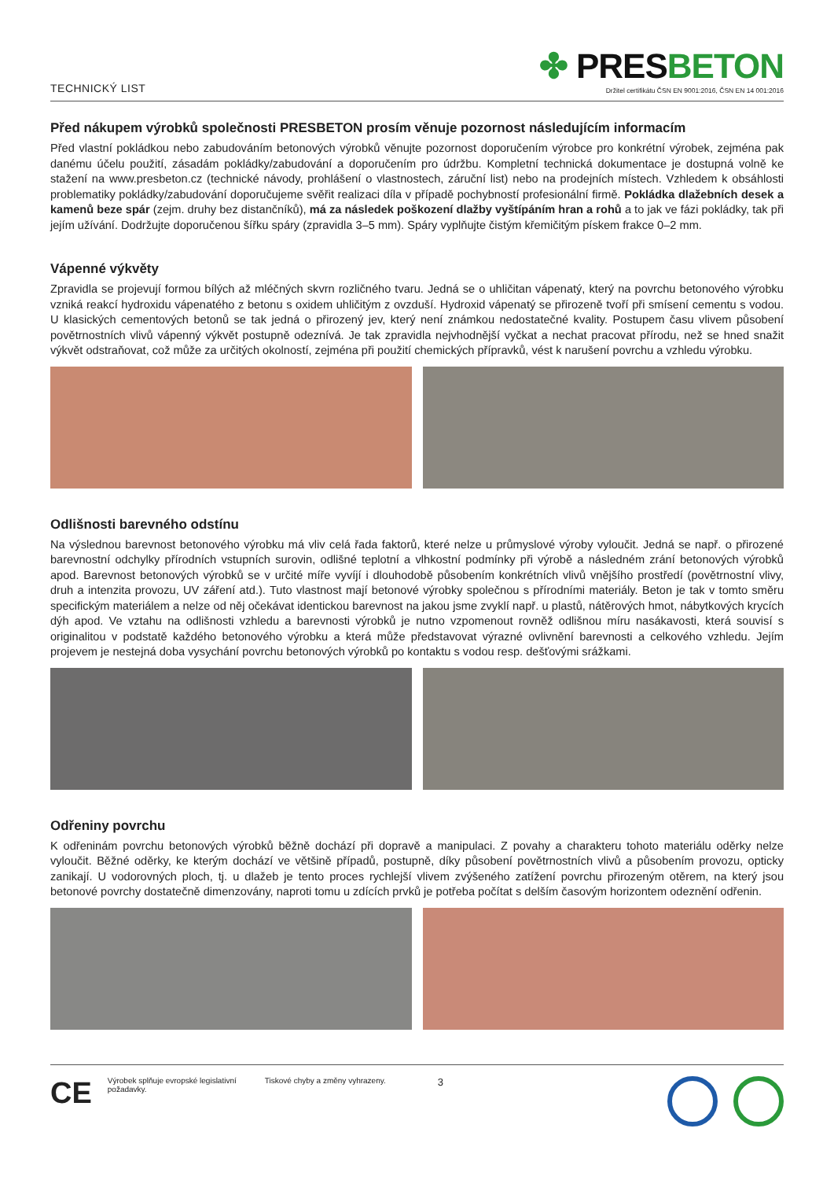TECHNICKÝ LIST
✤ PRESBETON
Držitel certifikátu ČSN EN 9001:2016, ČSN EN 14 001:2016
Před nákupem výrobků společnosti PRESBETON prosím věnuje pozornost následujícím informacím
Před vlastní pokládkou nebo zabudováním betonových výrobků věnujte pozornost doporučením výrobce pro konkrétní výrobek, zejména pak danému účelu použití, zásadám pokládky/zabudování a doporučením pro údržbu. Kompletní technická dokumentace je dostupná volně ke stažení na www.presbeton.cz (technické návody, prohlášení o vlastnostech, záruční list) nebo na prodejních místech. Vzhledem k obsáhlosti problematiky pokládky/zabudování doporučujeme svěřit realizaci díla v případě pochybností profesionální firmě. Pokládka dlažebních desek a kamenů beze spár (zejm. druhy bez distančníků), má za následek poškození dlažby vyštípáním hran a rohů a to jak ve fázi pokládky, tak při jejím užívání. Dodržujte doporučenou šířku spáry (zpravidla 3–5 mm). Spáry vyplňujte čistým křemičitým pískem frakce 0–2 mm.
Vápenné výkvěty
Zpravidla se projevují formou bílých až mléčných skvrn rozličného tvaru. Jedná se o uhličitan vápenatý, který na povrchu betonového výrobku vzniká reakcí hydroxidu vápenatého z betonu s oxidem uhličitým z ovzduší. Hydroxid vápenatý se přirozeně tvoří při smísení cementu s vodou. U klasických cementových betonů se tak jedná o přirozený jev, který není známkou nedostatečné kvality. Postupem času vlivem působení povětrnostních vlivů vápenný výkvět postupně odeznívá. Je tak zpravidla nejvhodnější vyčkat a nechat pracovat přírodu, než se hned snažit výkvět odstraňovat, což může za určitých okolností, zejména při použití chemických přípravků, vést k narušení povrchu a vzhledu výrobku.
Odlišnosti barevného odstínu
Na výslednou barevnost betonového výrobku má vliv celá řada faktorů, které nelze u průmyslové výroby vyloučit. Jedná se např. o přirozené barevnostní odchylky přírodních vstupních surovin, odlišné teplotní a vlhkostní podmínky při výrobě a následném zrání betonových výrobků apod. Barevnost betonových výrobků se v určité míře vyvíjí i dlouhodobě působením konkrétních vlivů vnějšího prostředí (povětrnostní vlivy, druh a intenzita provozu, UV záření atd.). Tuto vlastnost mají betonové výrobky společnou s přírodními materiály. Beton je tak v tomto směru specifickým materiálem a nelze od něj očekávat identickou barevnost na jakou jsme zvyklí např. u plastů, nátěrových hmot, nábytkových krycích dýh apod. Ve vztahu na odlišnosti vzhledu a barevnosti výrobků je nutno vzpomenout rovněž odlišnou míru nasákavosti, která souvisí s originalitou v podstatě každého betonového výrobku a která může představovat výrazné ovlivnění barevnosti a celkového vzhledu. Jejím projevem je nestejná doba vysychání povrchu betonových výrobků po kontaktu s vodou resp. dešťovými srážkami.
Odřeniny povrchu
K odřeninám povrchu betonových výrobků běžně dochází při dopravě a manipulaci. Z povahy a charakteru tohoto materiálu oděrky nelze vyloučit. Běžné oděrky, ke kterým dochází ve většině případů, postupně, díky působení povětrnostních vlivů a působením provozu, opticky zanikají. U vodorovných ploch, tj. u dlažeb je tento proces rychlejší vlivem zvýšeného zatížení povrchu přirozeným otěrem, na který jsou betonové povrchy dostatečně dimenzovány, naproti tomu u zdících prvků je potřeba počítat s delším časovým horizontem odeznění odřenin.
CE Výrobek splňuje evropské legislativní požadavky. Tiskové chyby a změny vyhrazeny. 3